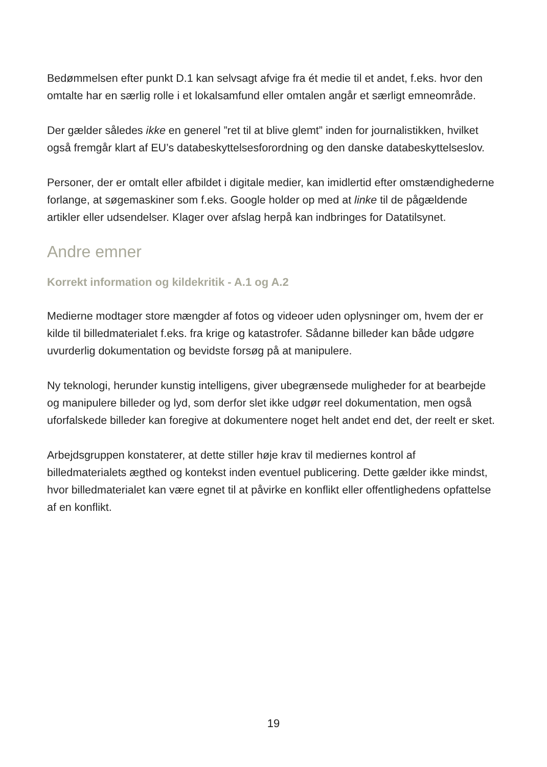Bedømmelsen efter punkt D.1 kan selvsagt afvige fra ét medie til et andet, f.eks. hvor den omtalte har en særlig rolle i et lokalsamfund eller omtalen angår et særligt emneområde.
Der gælder således ikke en generel ”ret til at blive glemt” inden for journalistikken, hvilket også fremgår klart af EU’s databeskyttelsesforordning og den danske databeskyttelseslov.
Personer, der er omtalt eller afbildet i digitale medier, kan imidlertid efter omstændighederne forlange, at søgemaskiner som f.eks. Google holder op med at linke til de pågældende artikler eller udsendelser. Klager over afslag herpå kan indbringes for Datatilsynet.
Andre emner
Korrekt information og kildekritik - A.1 og A.2
Medierne modtager store mængder af fotos og videoer uden oplysninger om, hvem der er kilde til billedmaterialet f.eks. fra krige og katastrofer. Sådanne billeder kan både udgøre uvurderlig dokumentation og bevidste forsøg på at manipulere.
Ny teknologi, herunder kunstig intelligens, giver ubegrænsede muligheder for at bearbejde og manipulere billeder og lyd, som derfor slet ikke udgør reel dokumentation, men også uforfalskede billeder kan foregive at dokumentere noget helt andet end det, der reelt er sket.
Arbejdsgruppen konstaterer, at dette stiller høje krav til mediernes kontrol af billedmaterialets ægthed og kontekst inden eventuel publicering. Dette gælder ikke mindst, hvor billedmaterialet kan være egnet til at påvirke en konflikt eller offentlighedens opfattelse af en konflikt.
19